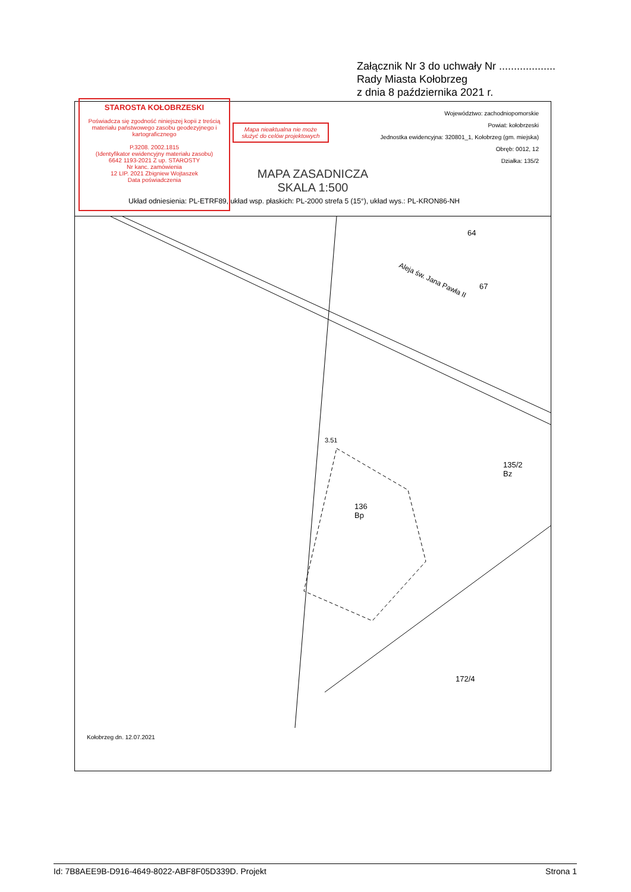Załącznik Nr 3 do uchwały Nr ...................
Rady Miasta Kołobrzeg
z dnia 8 października 2021 r.
STAROSTA KOŁOBRZESKI
Poświadcza się zgodność niniejszej kopii z treścią materiału państwowego zasobu geodezyjnego i kartograficznego
P.3208. 2002.1815
(Identyfikator ewidencyjny materiału zasobu)
6642 1193-2021 Z up. STAROSTY
Nr kanc. zamówienia
12 LIP. 2021 Zbigniew Wojtaszek
Data poświadczenia
Mapa nieaktualna nie może służyć do celów projektowych
Województwo: zachodniopomorskie
Powiat: kołobrzeski
Jednostka ewidencyjna: 320801_1, Kołobrzeg (gm. miejska)
Obręb: 0012, 12
Działka: 135/2
MAPA ZASADNICZA
SKALA 1:500
Układ odniesienia: PL-ETRF89, układ wsp. płaskich: PL-2000 strefa 5 (15°), układ wys.: PL-KRON86-NH
3.51
136
Bp
135/2
Bz
Aleja św. Jana Pawła II
67
64
172/4
Kołobrzeg dn. 12.07.2021
Id: 7B8AEE9B-D916-4649-8022-ABF8F05D339D. Projekt Strona 1